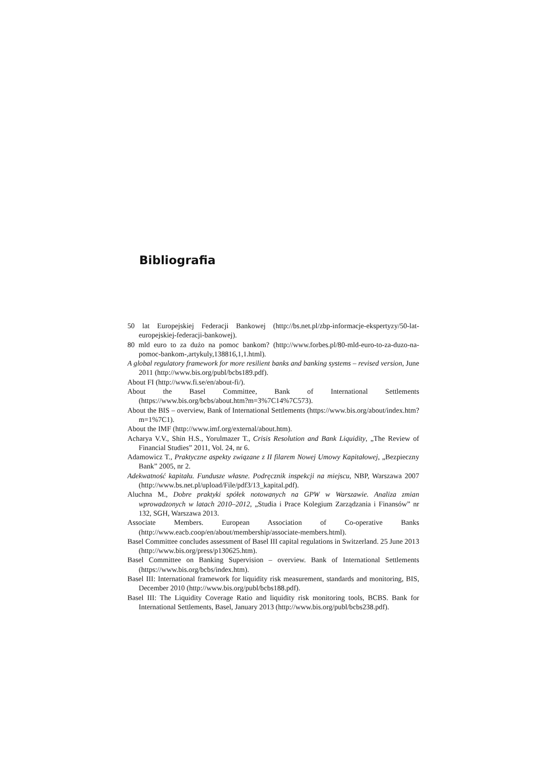Bibliografia
50 lat Europejskiej Federacji Bankowej (http://bs.net.pl/zbp-informacje-ekspertyzy/50-lat-europejskiej-federacji-bankowej).
80 mld euro to za dużo na pomoc bankom? (http://www.forbes.pl/80-mld-euro-to-za-duzo-na-pomoc-bankom-,artykuly,138816,1,1.html).
A global regulatory framework for more resilient banks and banking systems – revised version, June 2011 (http://www.bis.org/publ/bcbs189.pdf).
About FI (http://www.fi.se/en/about-fi/).
About the Basel Committee, Bank of International Settlements (https://www.bis.org/bcbs/about.htm?m=3%7C14%7C573).
About the BIS – overview, Bank of International Settlements (https://www.bis.org/about/index.htm?m=1%7C1).
About the IMF (http://www.imf.org/external/about.htm).
Acharya V.V., Shin H.S., Yorulmazer T., Crisis Resolution and Bank Liquidity, „The Review of Financial Studies” 2011, Vol. 24, nr 6.
Adamowicz T., Praktyczne aspekty związane z II filarem Nowej Umowy Kapitałowej, „Bezpieczny Bank” 2005, nr 2.
Adekwatność kapitału. Fundusze własne. Podręcznik inspekcji na miejscu, NBP, Warszawa 2007 (http://www.bs.net.pl/upload/File/pdf3/13_kapital.pdf).
Aluchna M., Dobre praktyki spółek notowanych na GPW w Warszawie. Analiza zmian wprowadzonych w latach 2010–2012, „Studia i Prace Kolegium Zarządzania i Finansów” nr 132, SGH, Warszawa 2013.
Associate Members. European Association of Co-operative Banks (http://www.eacb.coop/en/about/membership/associate-members.html).
Basel Committee concludes assessment of Basel III capital regulations in Switzerland. 25 June 2013 (http://www.bis.org/press/p130625.htm).
Basel Committee on Banking Supervision – overview. Bank of International Settlements (https://www.bis.org/bcbs/index.htm).
Basel III: International framework for liquidity risk measurement, standards and monitoring, BIS, December 2010 (http://www.bis.org/publ/bcbs188.pdf).
Basel III: The Liquidity Coverage Ratio and liquidity risk monitoring tools, BCBS. Bank for International Settlements, Basel, January 2013 (http://www.bis.org/publ/bcbs238.pdf).